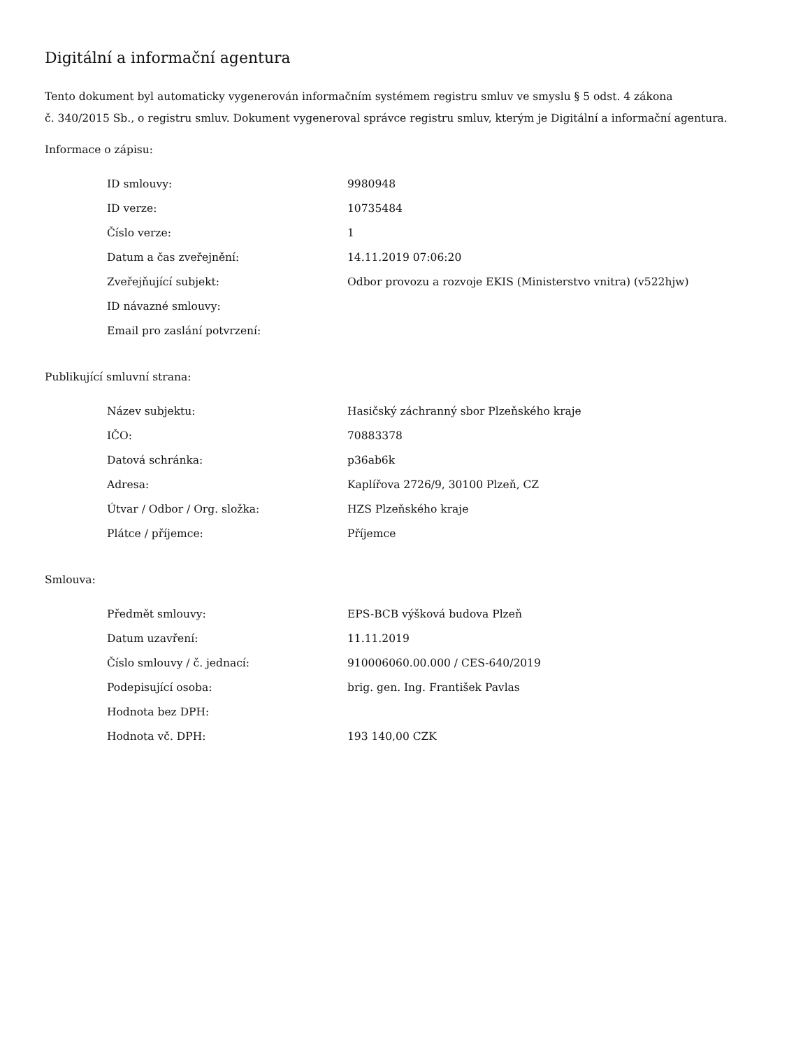Digitální a informační agentura
Tento dokument byl automaticky vygenerován informačním systémem registru smluv ve smyslu § 5 odst. 4 zákona
č. 340/2015 Sb., o registru smluv. Dokument vygeneroval správce registru smluv, kterým je Digitální a informační agentura.
Informace o zápisu:
| ID smlouvy: | 9980948 |
| ID verze: | 10735484 |
| Číslo verze: | 1 |
| Datum a čas zveřejnění: | 14.11.2019 07:06:20 |
| Zveřejňující subjekt: | Odbor provozu a rozvoje EKIS (Ministerstvo vnitra) (v522hjw) |
| ID návazné smlouvy: | |
| Email pro zaslání potvrzení: | |
Publikující smluvní strana:
| Název subjektu: | Hasičský záchranný sbor Plzeňského kraje |
| IČO: | 70883378 |
| Datová schránka: | p36ab6k |
| Adresa: | Kaplířova 2726/9, 30100 Plzeň, CZ |
| Útvar / Odbor / Org. složka: | HZS Plzeňského kraje |
| Plátce / příjemce: | Příjemce |
Smlouva:
| Předmět smlouvy: | EPS-BCB výšková budova Plzeň |
| Datum uzavření: | 11.11.2019 |
| Číslo smlouvy / č. jednací: | 910006060.00.000 / CES-640/2019 |
| Podepisující osoba: | brig. gen. Ing. František Pavlas |
| Hodnota bez DPH: | |
| Hodnota vč. DPH: | 193 140,00 CZK |